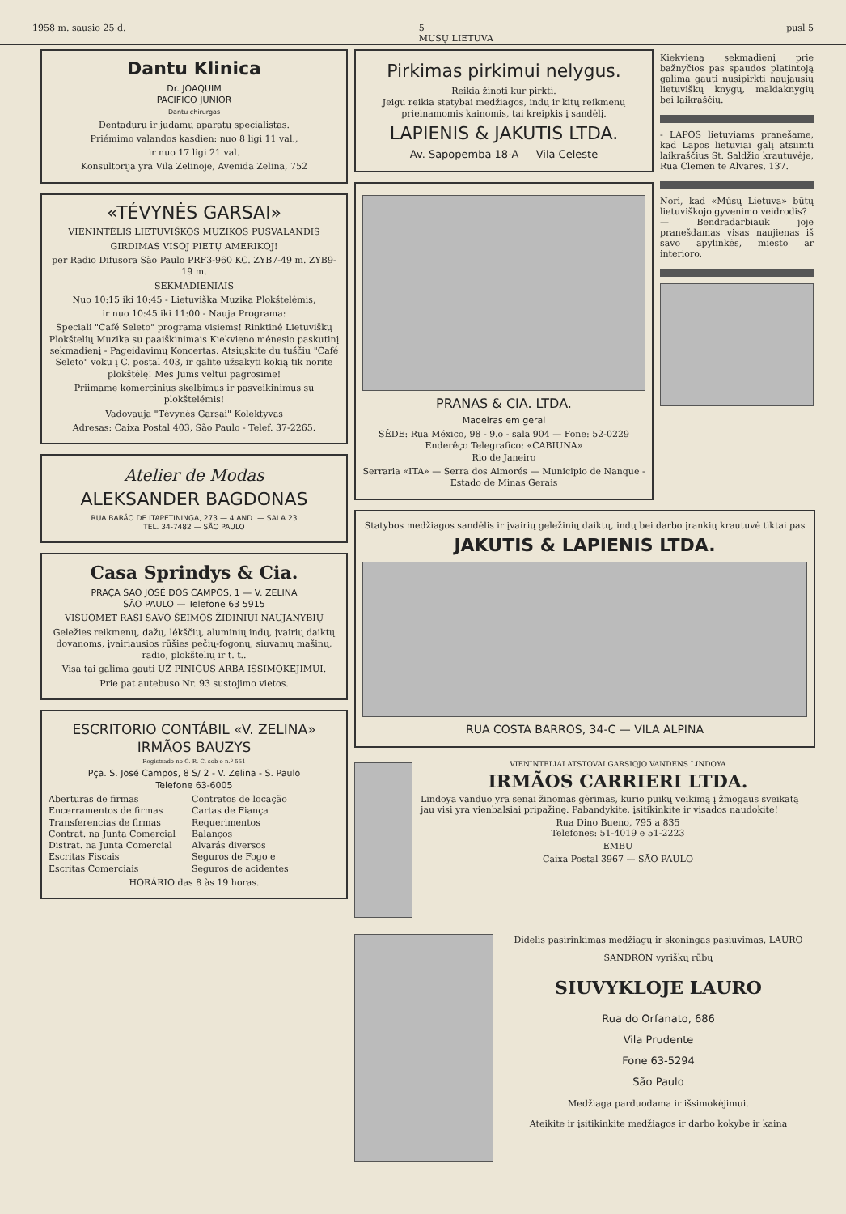1958 m. sausio 25 d. 5
MUSŲ LIETUVA pusl 5
Dantu Klinica
Dr. JOAQUIM
PACIFICO JUNIOR
Dantu chirurgas
Dentadurų ir judamų aparatų specialistas.
Priémimo valandos kasdien: nuo 8 ligi 11 val.,
ir nuo 17 ligi 21 val.
Konsultorija yra Vila Zelinoje, Avenida Zelina, 752
«TÉVYNĖS GARSAI»
VIENINTĖLIS LIETUVIŠKOS MUZIKOS PUSVALANDIS
GIRDIMAS VISOJ PIETŲ AMERIKOJ!
per Radio Difusora São Paulo PRF3-960 KC. ZYB7-49 m. ZYB9-19 m.
SEKMADIENIAIS
Nuo 10:15 iki 10:45 - Lietuviška Muzika Plokštelėmis,
ir nuo 10:45 iki 11:00 - Nauja Programa:
Speciali "Café Seleto" programa visiems! Rinktinė Lietuviškų Plokštelių Muzika su paaiškinimais Kiekvieno mėnesio paskutinį sekmadienį - Pageidavimų Koncertas. Atsiųskite du tuščiu "Café Seleto" voku į C. postal 403, ir galite užsakyti kokią tik norite plokštėlę! Mes Jums veltui pagrosime!
Priimame komercinius skelbimus ir pasveikinimus su plokštelémis!
Vadovauja "Tėvynės Garsai" Kolektyvas
Adresas: Caixa Postal 403, São Paulo - Telef. 37-2265.
Atelier de Modas
ALEKSANDER BAGDONAS
RUA BARÃO DE ITAPETININGA, 273 — 4 AND. — SALA 23
TEL. 34-7482 — SÃO PAULO
Casa Sprindys & Cia.
PRAÇA SÃO JOSÉ DOS CAMPOS, 1 — V. ZELINA
SÃO PAULO — Telefone 63 5915
VISUOMET RASI SAVO ŠEIMOS ŽIDINIUI NAUJANYBIŲ
Geležies reikmenų, dažų, lėkščių, aluminių indų, įvairių daiktų dovanoms, įvairiausios rūšies pečių-fogonų, siuvamų mašinų, radio, plokštelių ir t. t..
Visa tai galima gauti UŽ PINIGUS ARBA ISSIMOKEJIMUI.
Prie pat autebuso Nr. 93 sustojimo vietos.
ESCRITORIO CONTÁBIL «V. ZELINA»
IRMÃOS BAUZYS
Registrado no C. R. C. sob o n.º 551
Pça. S. José Campos, 8 S/ 2 - V. Zelina - S. Paulo
Telefone 63-6005
Aberturas de firmas
Encerramentos de firmas
Transferencias de firmas
Contrat. na Junta Comercial
Distrat. na Junta Comercial
Escritas Fiscais
Escritas Comerciais
Contratos de locação
Cartas de Fiança
Requerimentos
Balanços
Alvarás diversos
Seguros de Fogo e
Seguros de acidentes
HORÁRIO das 8 às 19 horas.
Pirkimas pirkimui nelygus.
Reikia žinoti kur pirkti.
Jeigu reikia statybai medžiagos, indų ir kitų reikmenų prieinamomis kainomis, tai kreipkis į sandėlį.
LAPIENIS & JAKUTIS LTDA.
Av. Sapopemba 18-A — Vila Celeste
PRANAS & CIA. LTDA.
Madeiras em geral
SĖDE: Rua México, 98 - 9.o - sala 904 — Fone: 52-0229
Enderêço Telegrafico: «CABIUNA»
Rio de Janeiro
Serraria «ITA» — Serra dos Aimorés — Municipio de Nanque - Estado de Minas Gerais
Kiekvieną sekmadienį prie bažnyčios pas spaudos platintoją galima gauti nusipirkti naujausių lietuviškų knygų, maldaknygių bei laikraščių.
- LAPOS lietuviams pranešame, kad Lapos lietuviai galį atsiimti laikraščius St. Saldžio krautuvėje, Rua Clemen te Alvares, 137.
Nori, kad «Músų Lietuva» būtų lietuviškojo gyvenimo veidrodis?
— Bendradarbiauk joje pranešdamas visas naujienas iš savo apylinkės, miesto ar interioro.
Statybos medžiagos sandėlis ir įvairių geležinių daiktų, indų bei darbo įrankių krautuvė tiktai pas
JAKUTIS & LAPIENIS LTDA.
RUA COSTA BARROS, 34-C — VILA ALPINA
VIENINTELIAI ATSTOVAI GARSIOJO VANDENS LINDOYA
IRMÃOS CARRIERI LTDA.
Lindoya vanduo yra senai žinomas gėrimas, kurio puikų veikimą į žmogaus sveikatą jau visi yra vienbalsiai pripažinę. Pabandykite, įsitikinkite ir visados naudokite!
Rua Dino Bueno, 795 a 835
Telefones: 51-4019 e 51-2223
EMBU
Caixa Postal 3967 — SÃO PAULO
Didelis pasirinkimas medžiagų ir skoningas pasiuvimas, LAURO SANDRON vyriškų rūbų
SIUVYKLOJE LAURO
Rua do Orfanato, 686
Vila Prudente
Fone 63-5294
São Paulo
Medžiaga parduodama ir išsimokėjimui.
Ateikite ir įsitikinkite medžiagos ir darbo kokybe ir kaina